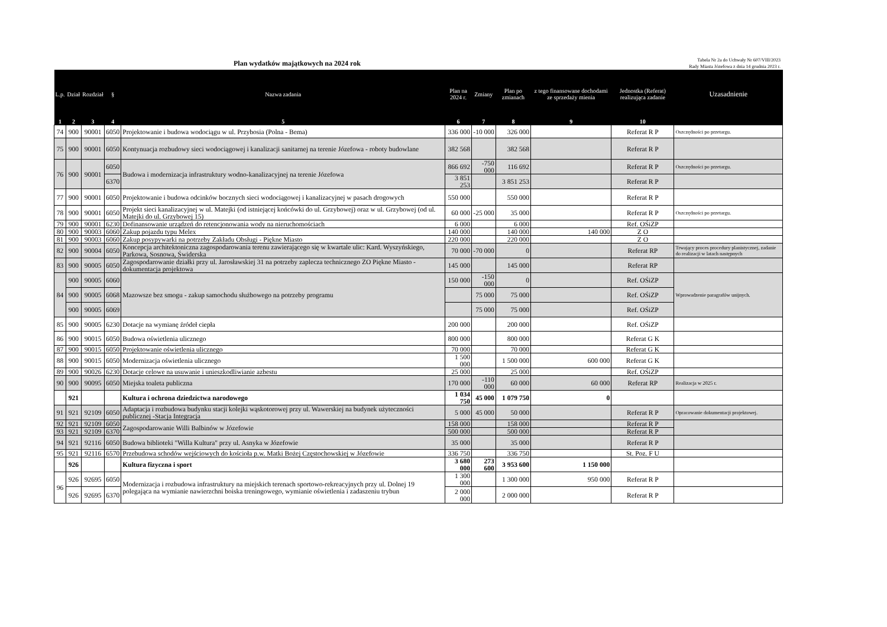Plan wydatków majątkowych na 2024 rok
Tabela Nr 2a do Uchwały Nr 607/VIII/2023
Rady Miasta Józefowa z dnia 14 grudnia 2023 r.
| L.p. | Dział | Rozdział | § | Nazwa zadania | Plan na 2024 r. | Zmiany | Plan po zmianach | z tego finansowane dochodami ze sprzedaży mienia | Jednostka (Referat) realizująca zadanie | Uzasadnienie |
| --- | --- | --- | --- | --- | --- | --- | --- | --- | --- | --- |
| 1 | 2 | 3 | 4 | 5 | 6 | 7 | 8 | 9 | 10 | |
| 74 | 900 | 90001 | 6050 | Projektowanie i budowa wodociągu w ul. Przybosia (Polna - Bema) | 336 000 | -10 000 | 326 000 | | Referat R P | Oszczędności po przetargu. |
| 75 | 900 | 90001 | 6050 | Kontynuacja rozbudowy sieci wodociągowej i kanalizacji sanitarnej na terenie Józefowa - roboty budowlane | 382 568 | | 382 568 | | Referat R P | |
| 76 | 900 | 90001 | 6050 | Budowa i modernizacja infrastruktury wodno-kanalizacyjnej na terenie Józefowa | 866 692 | -750 000 | 116 692 | | Referat R P | Oszczędności po przetargu. |
| | | | 6370 | | 3 851 253 | | 3 851 253 | | Referat R P | |
| 77 | 900 | 90001 | 6050 | Projektowanie i budowa odcinków bocznych sieci wodociągowej i kanalizacyjnej w pasach drogowych | 550 000 | | 550 000 | | Referat R P | |
| 78 | 900 | 90001 | 6050 | Projekt sieci kanalizacyjnej w ul. Matejki (od istniejącej końcówki do ul. Grzybowej) oraz w ul. Grzybowej (od ul. Matejki do ul. Grzybowej 15) | 60 000 | -25 000 | 35 000 | | Referat R P | Oszczędności po przetargu. |
| 79 | 900 | 90001 | 6230 | Dofinansowanie urządzeń do retencjonowania wody na nieruchomościach | 6 000 | | 6 000 | | Ref. OŚiZP | |
| 80 | 900 | 90003 | 6060 | Zakup pojazdu typu Melex | 140 000 | | 140 000 | 140 000 | Z O | |
| 81 | 900 | 90003 | 6060 | Zakup posypywarki na potrzeby Zakładu Obsługi - Piękne Miasto | 220 000 | | 220 000 | | Z O | |
| 82 | 900 | 90004 | 6050 | Koncepcja architektoniczna zagospodarowania terenu zawierającego się w kwartale ulic: Kard. Wyszyńskiego, Parkowa, Sosnowa, Świderska | 70 000 | -70 000 | 0 | | Referat RP | Trwający proces procedury planistycznej, zadanie do realizacji w latach następnych |
| 83 | 900 | 90005 | 6050 | Zagospodarowanie działki przy ul. Jarosławskiej 31 na potrzeby zaplecza technicznego ZO Piękne Miasto - dokumentacja projektowa | 145 000 | | 145 000 | | Referat RP | |
| 84 | 900 | 90005 | 6060 | Mazowsze bez smogu - zakup samochodu służbowego na potrzeby programu | 150 000 | -150 000 | 0 | | Ref. OŚiZP | Wprowadzenie paragrafów unijnych. |
| | 900 | 90005 | 6068 | | | 75 000 | 75 000 | | Ref. OŚiZP | |
| | 900 | 90005 | 6069 | | | 75 000 | 75 000 | | Ref. OŚiZP | |
| 85 | 900 | 90005 | 6230 | Dotacje na wymianę źródeł ciepła | 200 000 | | 200 000 | | Ref. OŚiZP | |
| 86 | 900 | 90015 | 6050 | Budowa oświetlenia ulicznego | 800 000 | | 800 000 | | Referat G K | |
| 87 | 900 | 90015 | 6050 | Projektowanie oświetlenia ulicznego | 70 000 | | 70 000 | | Referat G K | |
| 88 | 900 | 90015 | 6050 | Modernizacja oświetlenia ulicznego | 1 500 000 | | 1 500 000 | 600 000 | Referat G K | |
| 89 | 900 | 90026 | 6230 | Dotacje celowe na usuwanie i unieszkodliwianie azbestu | 25 000 | | 25 000 | | Ref. OŚiZP | |
| 90 | 900 | 90095 | 6050 | Miejska toaleta publiczna | 170 000 | -110 000 | 60 000 | 60 000 | Referat RP | Realizacja w 2025 r. |
| | 921 | | | Kultura i ochrona dziedzictwa narodowego | 1 034 750 | 45 000 | 1 079 750 | 0 | | |
| 91 | 921 | 92109 | 6050 | Adaptacja i rozbudowa budynku stacji kolejki wąskotorowej przy ul. Wawerskiej na budynek użyteczności publicznej -Stacja Integracja | 5 000 | 45 000 | 50 000 | | Referat R P | Opracowanie dokumentacji projektowej. |
| 92 | 921 | 92109 | 6050 | Zagospodarowanie Willi Balbinów w Józefowie | 158 000 | | 158 000 | | Referat R P | |
| 93 | 921 | 92109 | 6370 | | 500 000 | | 500 000 | | Referat R P | |
| 94 | 921 | 92116 | 6050 | Budowa biblioteki "Willa Kultura" przy ul. Asnyka w Józefowie | 35 000 | | 35 000 | | Referat R P | |
| 95 | 921 | 92116 | 6570 | Przebudowa schodów wejściowych do kościoła p.w. Matki Bożej Częstochowskiej w Józefowie | 336 750 | | 336 750 | | St. Poz. F U | |
| | 926 | | | Kultura fizyczna i sport | 3 680 000 | 273 600 | 3 953 600 | 1 150 000 | | |
| 96 | 926 | 92695 | 6050 | Modernizacja i rozbudowa infrastruktury na miejskich terenach sportowo-rekreacyjnych przy ul. Dolnej 19 polegająca na wymianie nawierzchni boiska treningowego, wymianie oświetlenia i zadaszeniu trybun | 1 300 000 | | 1 300 000 | 950 000 | Referat R P | |
| | 926 | 92695 | 6370 | | 2 000 000 | | 2 000 000 | | Referat R P | |